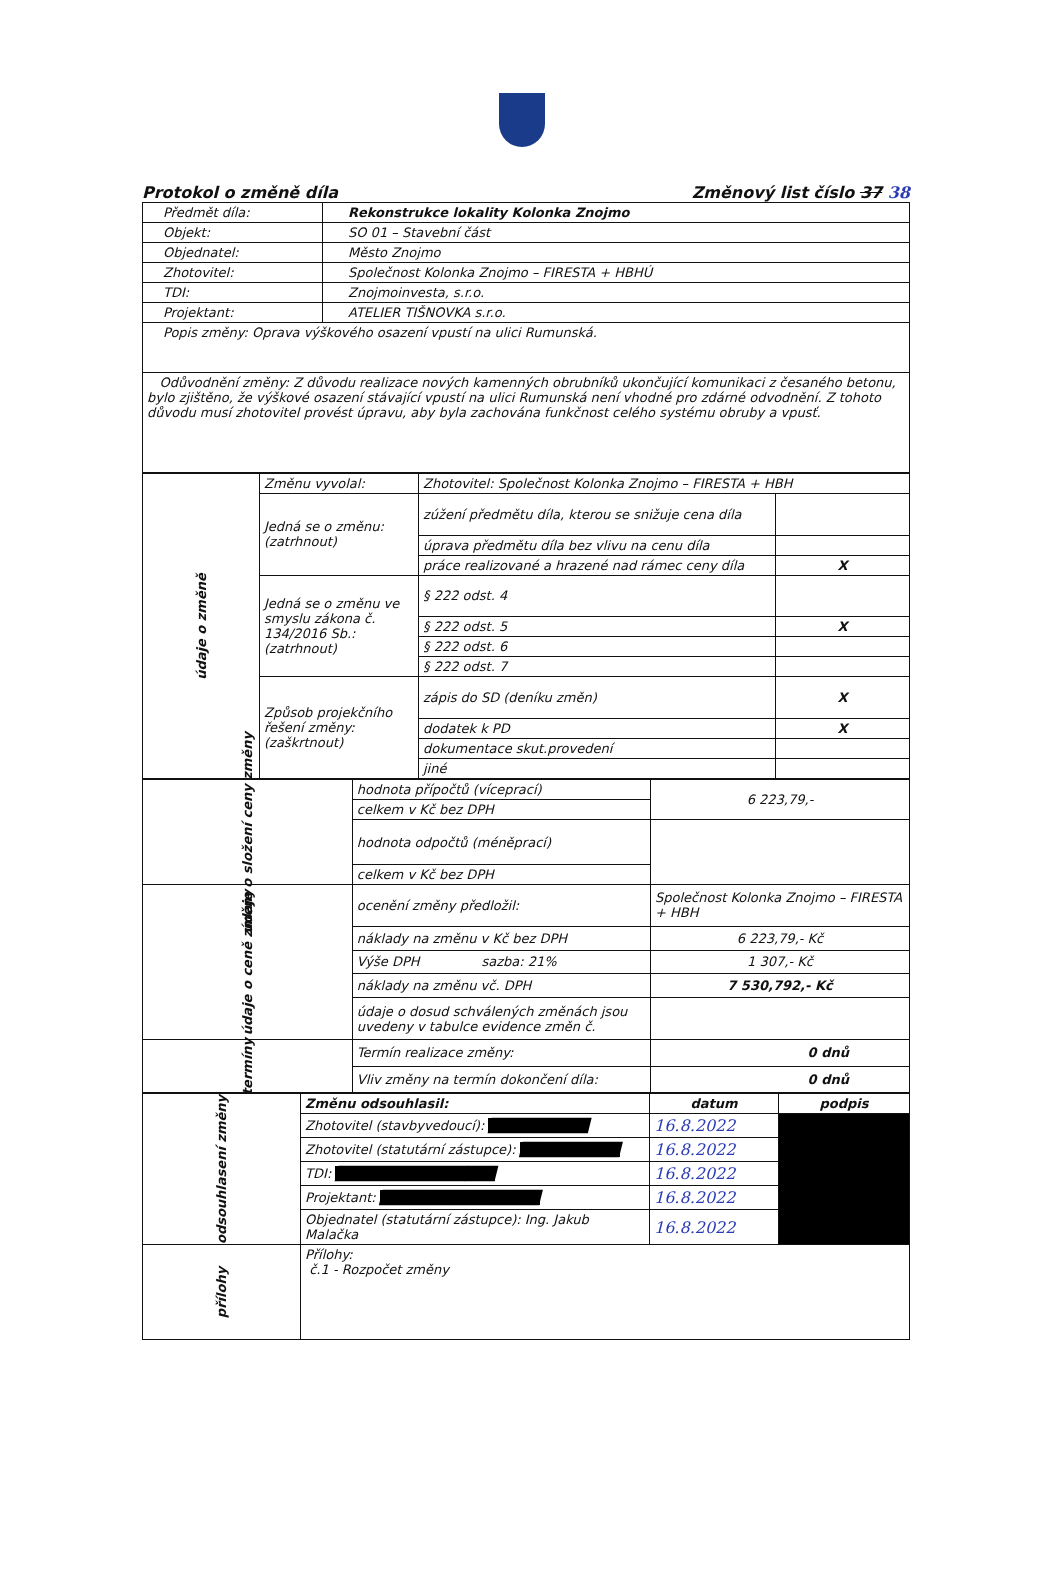Protokol o změně díla Změnový list číslo 37 38
| Předmět díla: | Rekonstrukce lokality Kolonka Znojmo |
| Objekt: | SO 01 – Stavební část |
| Objednatel: | Město Znojmo |
| Zhotovitel: | Společnost Kolonka Znojmo – FIRESTA + HBHÚ |
| TDI: | Znojmoinvesta, s.r.o. |
| Projektant: | ATELIER TIŠNOVKA s.r.o. |
| Popis změny: Oprava výškového osazení vpustí na ulici Rumunská. | |
| Odůvodnění změny: Z důvodu realizace nových kamenných obrubníků ukončující komunikaci z česaného betonu, bylo zjištěno, že výškové osazení stávající vpustí na ulici Rumunská není vhodné pro zdárné odvodnění. Z tohoto důvodu musí zhotovitel provést úpravu, aby byla zachována funkčnost celého systému obruby a vpusť. | |
| údaje o změně | Změnu vyvolal: | Zhotovitel: Společnost Kolonka Znojmo – FIRESTA + HBH | |
| | Jedná se o změnu: (zatrhnout) | zúžení předmětu díla, kterou se snižuje cena díla | |
| | | úprava předmětu díla bez vlivu na cenu díla | |
| | | práce realizované a hrazené nad rámec ceny díla | X |
| | Jedná se o změnu ve smyslu zákona č. 134/2016 Sb.: (zatrhnout) | § 222 odst. 4 | |
| | | § 222 odst. 5 | X |
| | | § 222 odst. 6 | |
| | | § 222 odst. 7 | |
| | Způsob projekčního řešení změny: (zaškrtnout) | zápis do SD (deníku změn) | X |
| | | dodatek k PD | X |
| | | dokumentace skut.provedení | |
| | | jiné | |
| údaje o složení ceny změny | hodnota přípočtů (víceprací) | 6 223,79,- |
| | celkem v Kč bez DPH | |
| | hodnota odpočtů (méněprací) | |
| | celkem v Kč bez DPH | |
| údaje o ceně změny | ocenění změny předložil: | Společnost Kolonka Znojmo – FIRESTA + HBH |
| | náklady na změnu v Kč bez DPH | 6 223,79,- Kč |
| | Výše DPH sazba: 21% | 1 307,- Kč |
| | náklady na změnu vč. DPH | 7 530,792,- Kč |
| | údaje o dosud schválených změnách jsou uvedeny v tabulce evidence změn č. | |
| termíny | Termín realizace změny: | 0 dnů |
| | Vliv změny na termín dokončení díla: | 0 dnů |
| odsouhlasení změny | Změnu odsouhlasil: | datum | podpis |
| | Zhotovitel (stavbyvedoucí): ██████████ | 16.8.2022 | |
| | Zhotovitel (statutární zástupce): ██████████ | 16.8.2022 | |
| | TDI: ████████████████ | 16.8.2022 | |
| | Projektant: ████████████████ | 16.8.2022 | |
| | Objednatel (statutární zástupce): Ing. Jakub Malačka | 16.8.2022 | |
| přílohy | Přílohy: č.1 - Rozpočet změny | | |